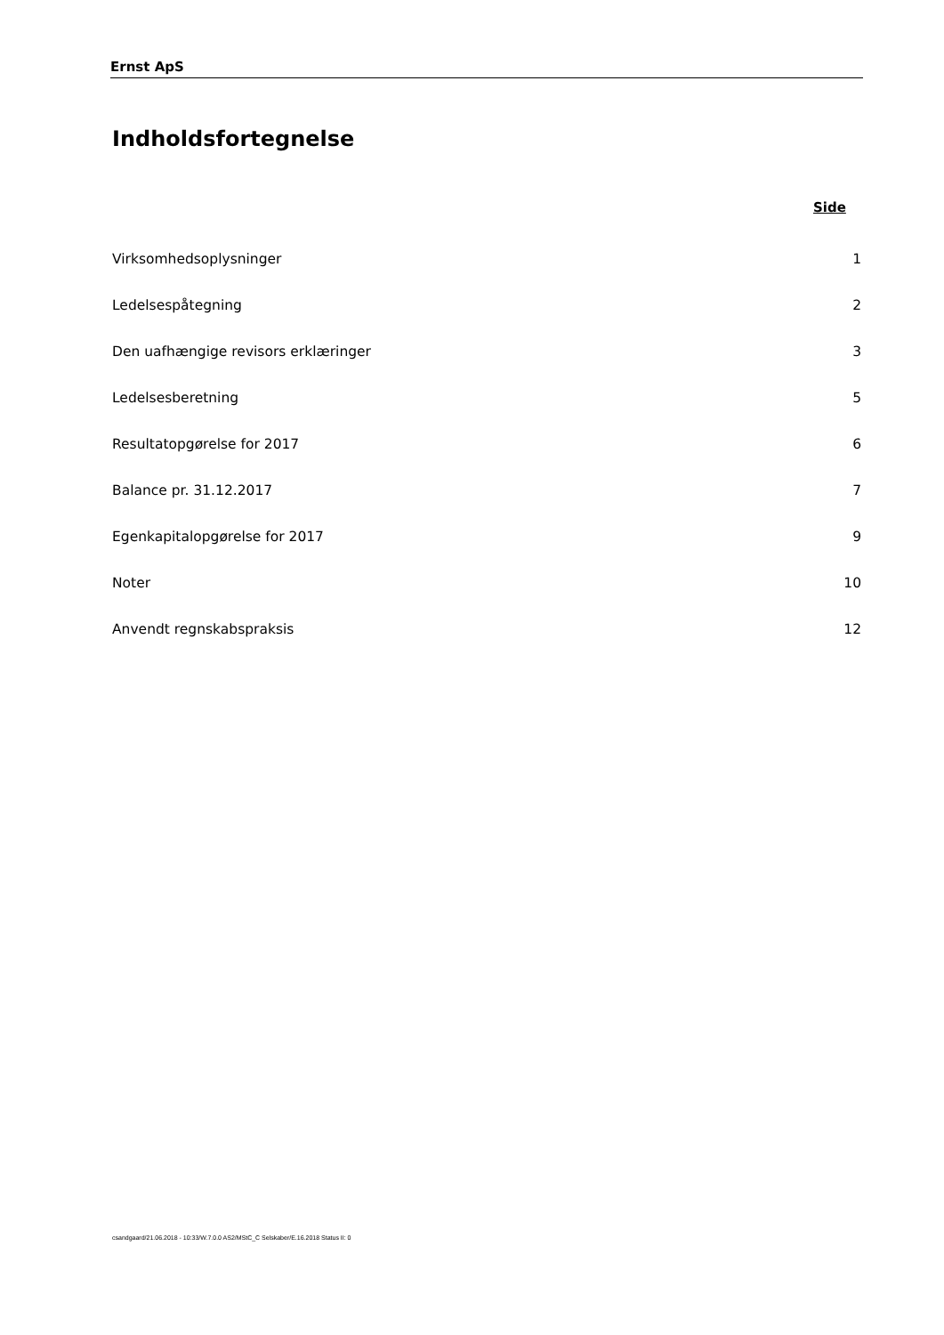Ernst ApS
Indholdsfortegnelse
Side
| Virksomhedsoplysninger | 1 |
| Ledelsespåtegning | 2 |
| Den uafhængige revisors erklæringer | 3 |
| Ledelsesberetning | 5 |
| Resultatopgørelse for 2017 | 6 |
| Balance pr. 31.12.2017 | 7 |
| Egenkapitalopgørelse for 2017 | 9 |
| Noter | 10 |
| Anvendt regnskabspraksis | 12 |
csandgaard/21.06.2018 - 10:33/W.7.0.0 AS2/MStC_C Selskaber/E.16.2018 Status II: 0